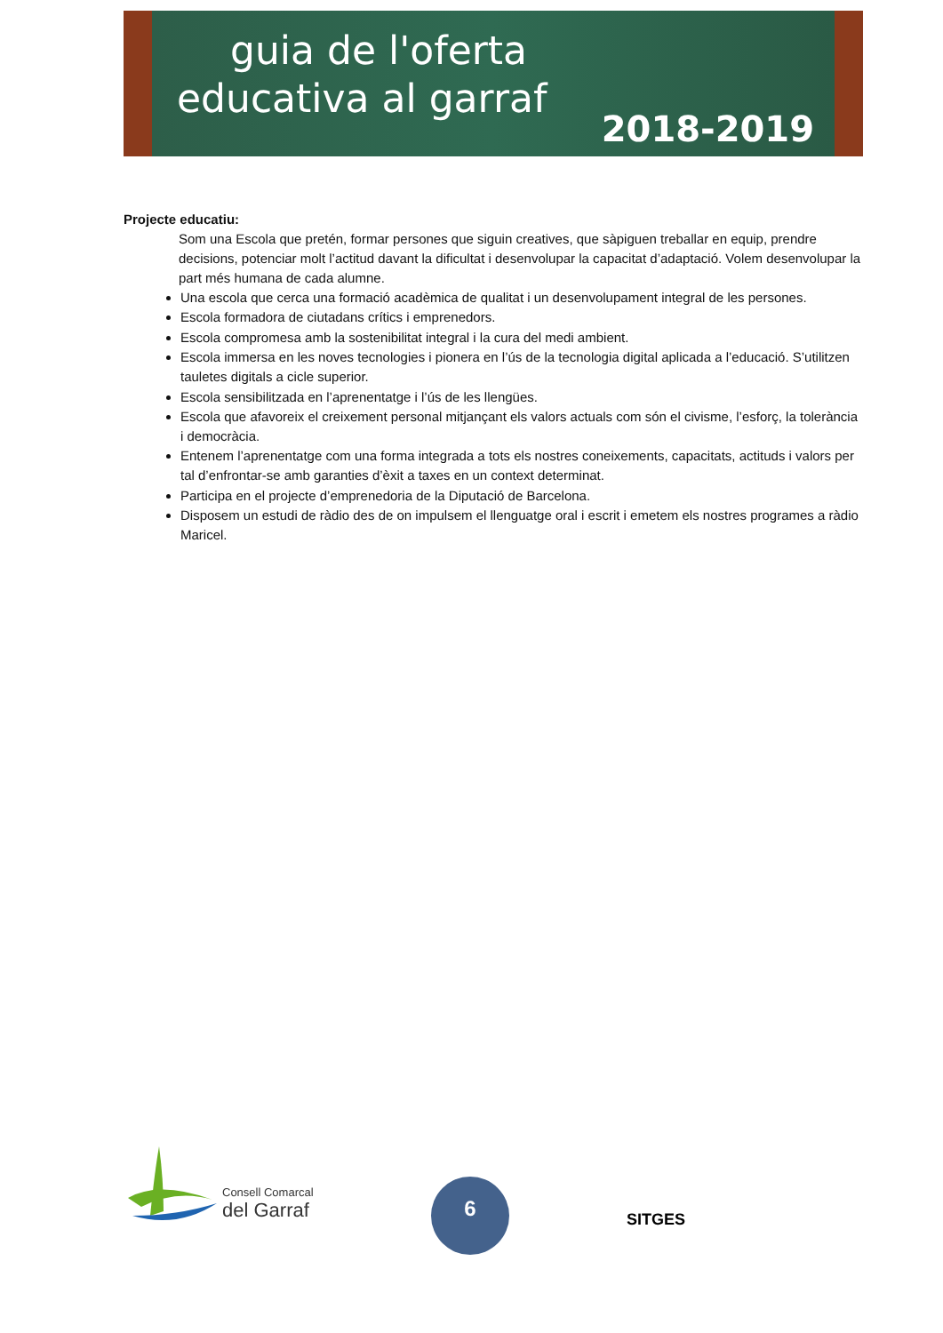guia de l'oferta
educativa al garraf
2018-2019
Projecte educatiu:
Som una Escola que pretén, formar persones que siguin creatives, que sàpiguen treballar en equip, prendre decisions, potenciar molt l’actitud davant la dificultat i desenvolupar la capacitat d’adaptació. Volem desenvolupar la part més humana de cada alumne.
Una escola que cerca una formació acadèmica de qualitat i un desenvolupament integral de les persones.
Escola formadora de ciutadans crítics i emprenedors.
Escola compromesa amb la sostenibilitat integral i la cura del medi ambient.
Escola immersa en les noves tecnologies i pionera en l’ús de la tecnologia digital aplicada a l’educació. S’utilitzen tauletes digitals a cicle superior.
Escola sensibilitzada en l’aprenentatge i l’ús de les llengües.
Escola que afavoreix el creixement personal mitjançant els valors actuals com són el civisme, l’esforç, la tolerància i democràcia.
Entenem l’aprenentatge com una forma integrada a tots els nostres coneixements, capacitats, actituds i valors per tal d’enfrontar-se amb garanties d’èxit a taxes en un context determinat.
Participa en el projecte d’emprenedoria de la Diputació de Barcelona.
Disposem un estudi de ràdio des de on impulsem el llenguatge oral i escrit i emetem els nostres programes a ràdio Maricel.
Consell Comarcal
del Garraf
6
SITGES